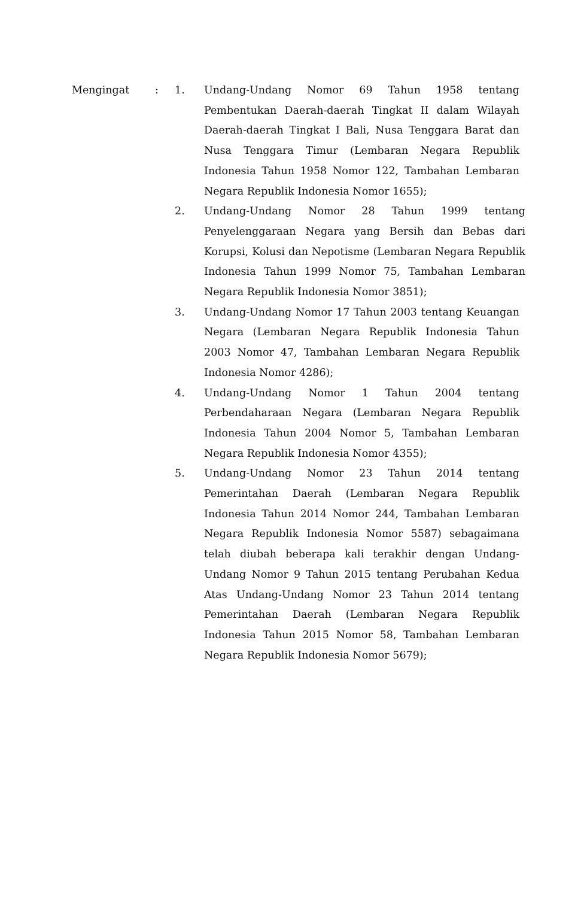Mengingat : 1. Undang-Undang Nomor 69 Tahun 1958 tentang Pembentukan Daerah-daerah Tingkat II dalam Wilayah Daerah-daerah Tingkat I Bali, Nusa Tenggara Barat dan Nusa Tenggara Timur (Lembaran Negara Republik Indonesia Tahun 1958 Nomor 122, Tambahan Lembaran Negara Republik Indonesia Nomor 1655);
2. Undang-Undang Nomor 28 Tahun 1999 tentang Penyelenggaraan Negara yang Bersih dan Bebas dari Korupsi, Kolusi dan Nepotisme (Lembaran Negara Republik Indonesia Tahun 1999 Nomor 75, Tambahan Lembaran Negara Republik Indonesia Nomor 3851);
3. Undang-Undang Nomor 17 Tahun 2003 tentang Keuangan Negara (Lembaran Negara Republik Indonesia Tahun 2003 Nomor 47, Tambahan Lembaran Negara Republik Indonesia Nomor 4286);
4. Undang-Undang Nomor 1 Tahun 2004 tentang Perbendaharaan Negara (Lembaran Negara Republik Indonesia Tahun 2004 Nomor 5, Tambahan Lembaran Negara Republik Indonesia Nomor 4355);
5. Undang-Undang Nomor 23 Tahun 2014 tentang Pemerintahan Daerah (Lembaran Negara Republik Indonesia Tahun 2014 Nomor 244, Tambahan Lembaran Negara Republik Indonesia Nomor 5587) sebagaimana telah diubah beberapa kali terakhir dengan Undang-Undang Nomor 9 Tahun 2015 tentang Perubahan Kedua Atas Undang-Undang Nomor 23 Tahun 2014 tentang Pemerintahan Daerah (Lembaran Negara Republik Indonesia Tahun 2015 Nomor 58, Tambahan Lembaran Negara Republik Indonesia Nomor 5679);